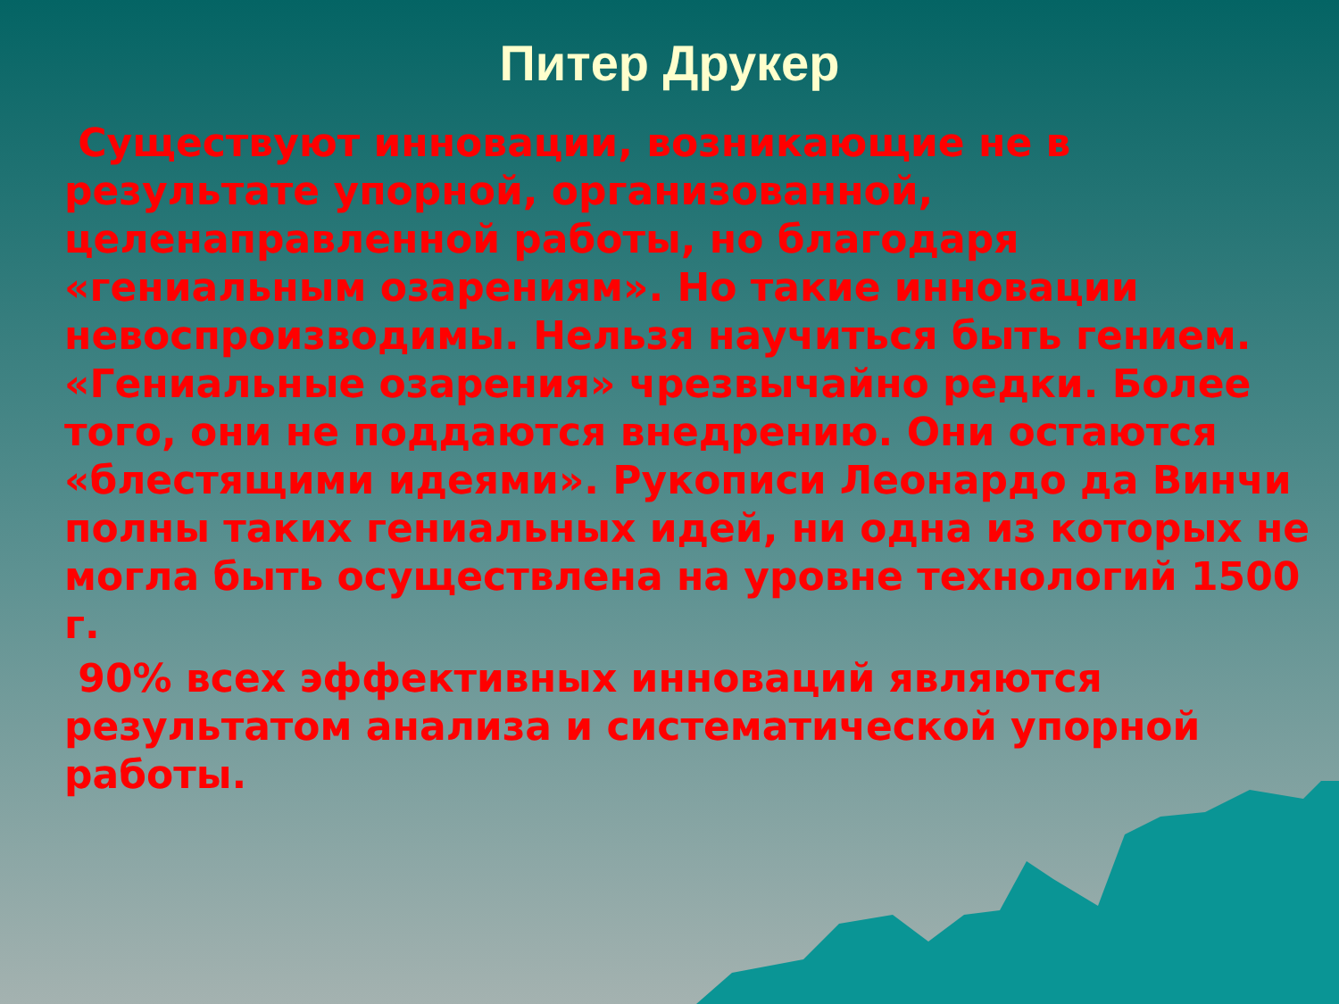Питер Друкер
Существуют инновации, возникающие не в результате упорной, организованной, целенаправленной работы, но благодаря «гениальным озарениям». Но такие инновации невоспроизводимы. Нельзя научиться быть гением. «Гениальные озарения» чрезвычайно редки. Более того, они не поддаются внедрению. Они остаются «блестящими идеями». Рукописи Леонардо да Винчи полны таких гениальных идей, ни одна из которых не могла быть осуществлена на уровне технологий 1500 г.
90% всех эффективных инноваций являются результатом анализа и систематической упорной работы.